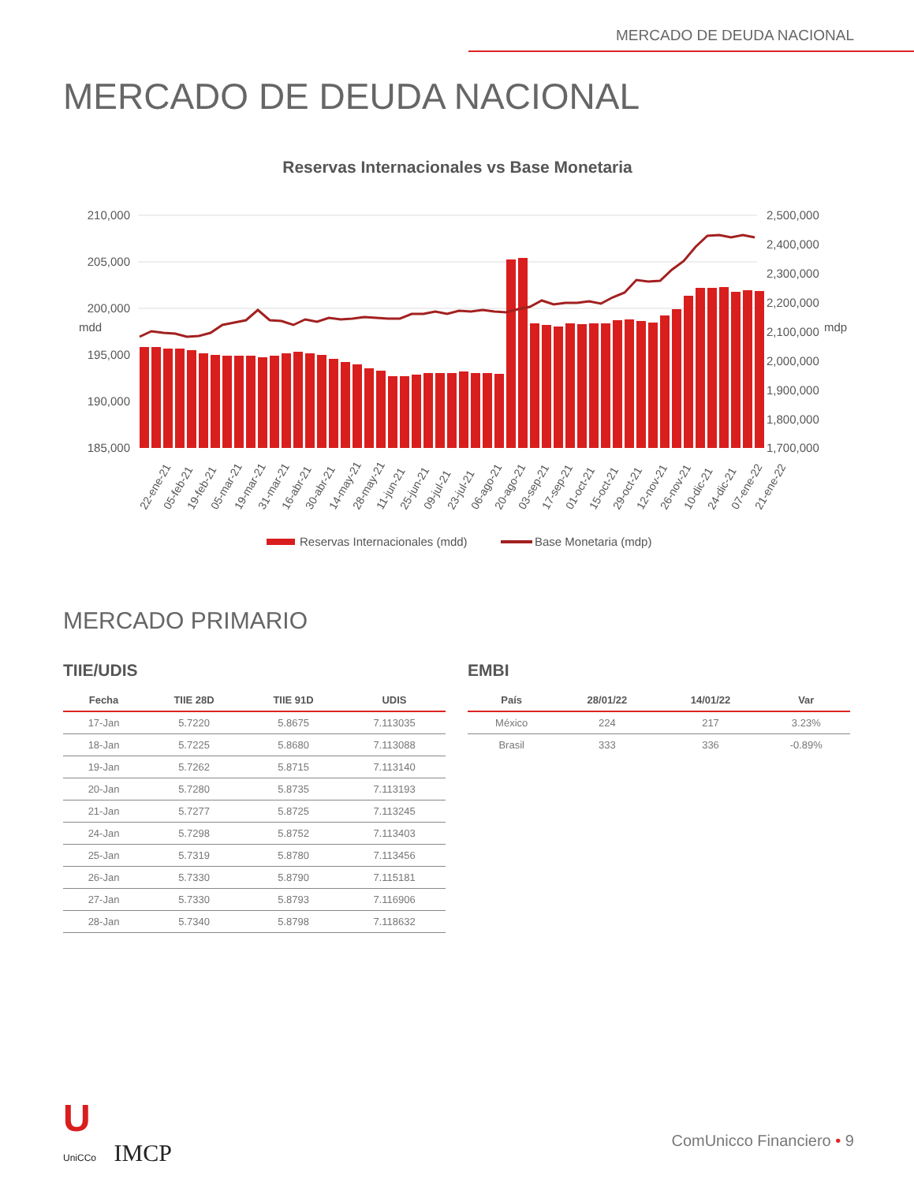MERCADO DE DEUDA NACIONAL
MERCADO DE DEUDA NACIONAL
Reservas Internacionales vs Base Monetaria
210,000
205,000
200,000
195,000
190,000
185,000
2,500,000
2,400,000
2,300,000
2,200,000
2,100,000
2,000,000
1,900,000
1,800,000
1,700,000
mdd
mdp
22-ene-21
05-feb-21
19-feb-21
05-mar-21
19-mar-21
31-mar-21
16-abr-21
30-abr-21
14-may-21
28-may-21
11-jun-21
25-jun-21
09-jul-21
23-jul-21
06-ago-21
20-ago-21
03-sep-21
17-sep-21
01-oct-21
15-oct-21
29-oct-21
12-nov-21
26-nov-21
10-dic-21
24-dic-21
07-ene-22
21-ene-22
Reservas Internacionales (mdd)
Base Monetaria (mdp)
MERCADO PRIMARIO
TIIE/UDIS
| Fecha | TIIE 28D | TIIE 91D | UDIS |
| --- | --- | --- | --- |
| 17-Jan | 5.7220 | 5.8675 | 7.113035 |
| 18-Jan | 5.7225 | 5.8680 | 7.113088 |
| 19-Jan | 5.7262 | 5.8715 | 7.113140 |
| 20-Jan | 5.7280 | 5.8735 | 7.113193 |
| 21-Jan | 5.7277 | 5.8725 | 7.113245 |
| 24-Jan | 5.7298 | 5.8752 | 7.113403 |
| 25-Jan | 5.7319 | 5.8780 | 7.113456 |
| 26-Jan | 5.7330 | 5.8790 | 7.115181 |
| 27-Jan | 5.7330 | 5.8793 | 7.116906 |
| 28-Jan | 5.7340 | 5.8798 | 7.118632 |
EMBI
| País | 28/01/22 | 14/01/22 | Var |
| --- | --- | --- | --- |
| México | 224 | 217 | 3.23% |
| Brasil | 333 | 336 | -0.89% |
U
UniCCo IMCP
ComUnicco Financiero • 9